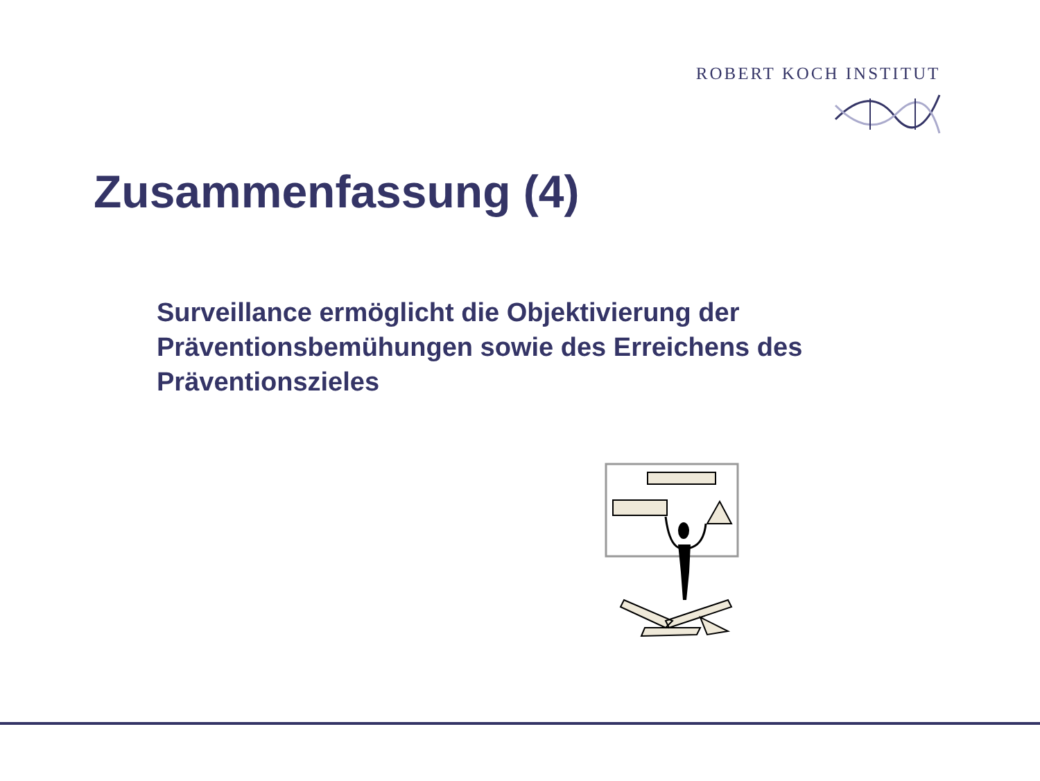ROBERT KOCH INSTITUT
Zusammenfassung (4)
Surveillance ermöglicht die Objektivierung der Präventionsbemühungen sowie des Erreichens des Präventionszieles